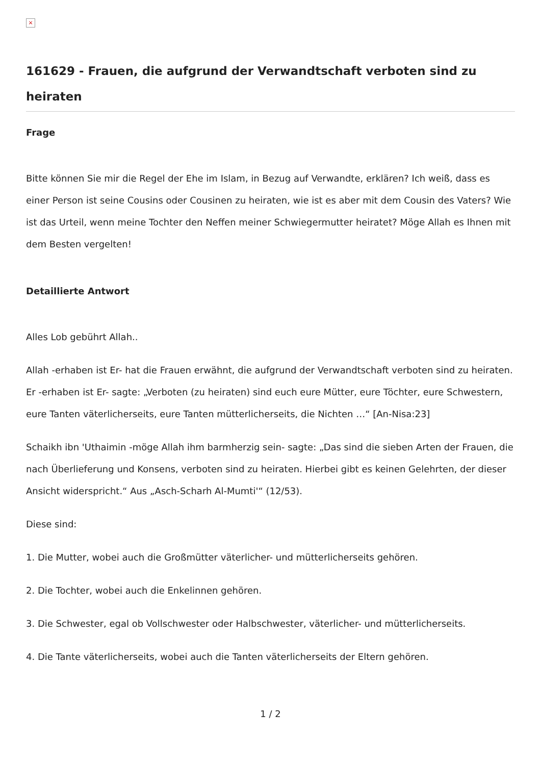×
161629 - Frauen, die aufgrund der Verwandtschaft verboten sind zu heiraten
Frage
Bitte können Sie mir die Regel der Ehe im Islam, in Bezug auf Verwandte, erklären? Ich weiß, dass es einer Person ist seine Cousins oder Cousinen zu heiraten, wie ist es aber mit dem Cousin des Vaters? Wie ist das Urteil, wenn meine Tochter den Neffen meiner Schwiegermutter heiratet? Möge Allah es Ihnen mit dem Besten vergelten!
Detaillierte Antwort
Alles Lob gebührt Allah..
Allah -erhaben ist Er- hat die Frauen erwähnt, die aufgrund der Verwandtschaft verboten sind zu heiraten. Er -erhaben ist Er- sagte: „Verboten (zu heiraten) sind euch eure Mütter, eure Töchter, eure Schwestern, eure Tanten väterlicherseits, eure Tanten mütterlicherseits, die Nichten …“ [An-Nisa:23]
Schaikh ibn 'Uthaimin -möge Allah ihm barmherzig sein- sagte: „Das sind die sieben Arten der Frauen, die nach Überlieferung und Konsens, verboten sind zu heiraten. Hierbei gibt es keinen Gelehrten, der dieser Ansicht widerspricht.“ Aus „Asch-Scharh Al-Mumti'“ (12/53).
Diese sind:
1. Die Mutter, wobei auch die Großmütter väterlicher- und mütterlicherseits gehören.
2. Die Tochter, wobei auch die Enkelinnen gehören.
3. Die Schwester, egal ob Vollschwester oder Halbschwester, väterlicher- und mütterlicherseits.
4. Die Tante väterlicherseits, wobei auch die Tanten väterlicherseits der Eltern gehören.
1 / 2